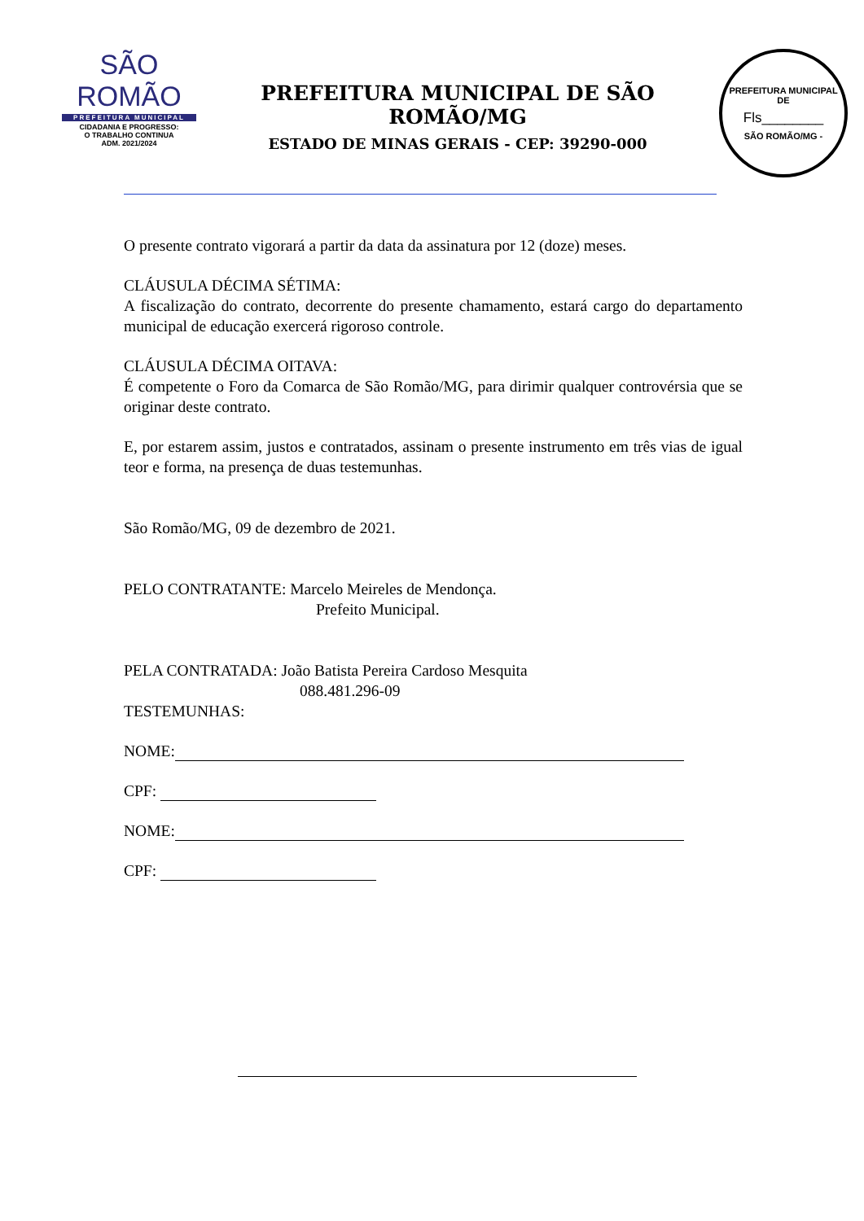SÃO ROMÃO
PREFEITURA MUNICIPAL
CIDADANIA E PROGRESSO:
O TRABALHO CONTINUA
ADM. 2021/2024
PREFEITURA MUNICIPAL DE SÃO ROMÃO/MG
ESTADO DE MINAS GERAIS - CEP: 39290-000
PREFEITURA MUNICIPAL DE
Fls________
SÃO ROMÃO/MG -
O presente contrato vigorará a partir da data da assinatura por 12 (doze) meses.
CLÁUSULA DÉCIMA SÉTIMA:
A fiscalização do contrato, decorrente do presente chamamento, estará cargo do departamento municipal de educação exercerá rigoroso controle.
CLÁUSULA DÉCIMA OITAVA:
É competente o Foro da Comarca de São Romão/MG, para dirimir qualquer controvérsia que se originar deste contrato.
E, por estarem assim, justos e contratados, assinam o presente instrumento em três vias de igual teor e forma, na presença de duas testemunhas.
São Romão/MG, 09 de dezembro de 2021.
PELO CONTRATANTE: Marcelo Meireles de Mendonça.
Prefeito Municipal.
PELA CONTRATADA: João Batista Pereira Cardoso Mesquita
088.481.296-09
TESTEMUNHAS:
NOME:
CPF:
NOME:
CPF: